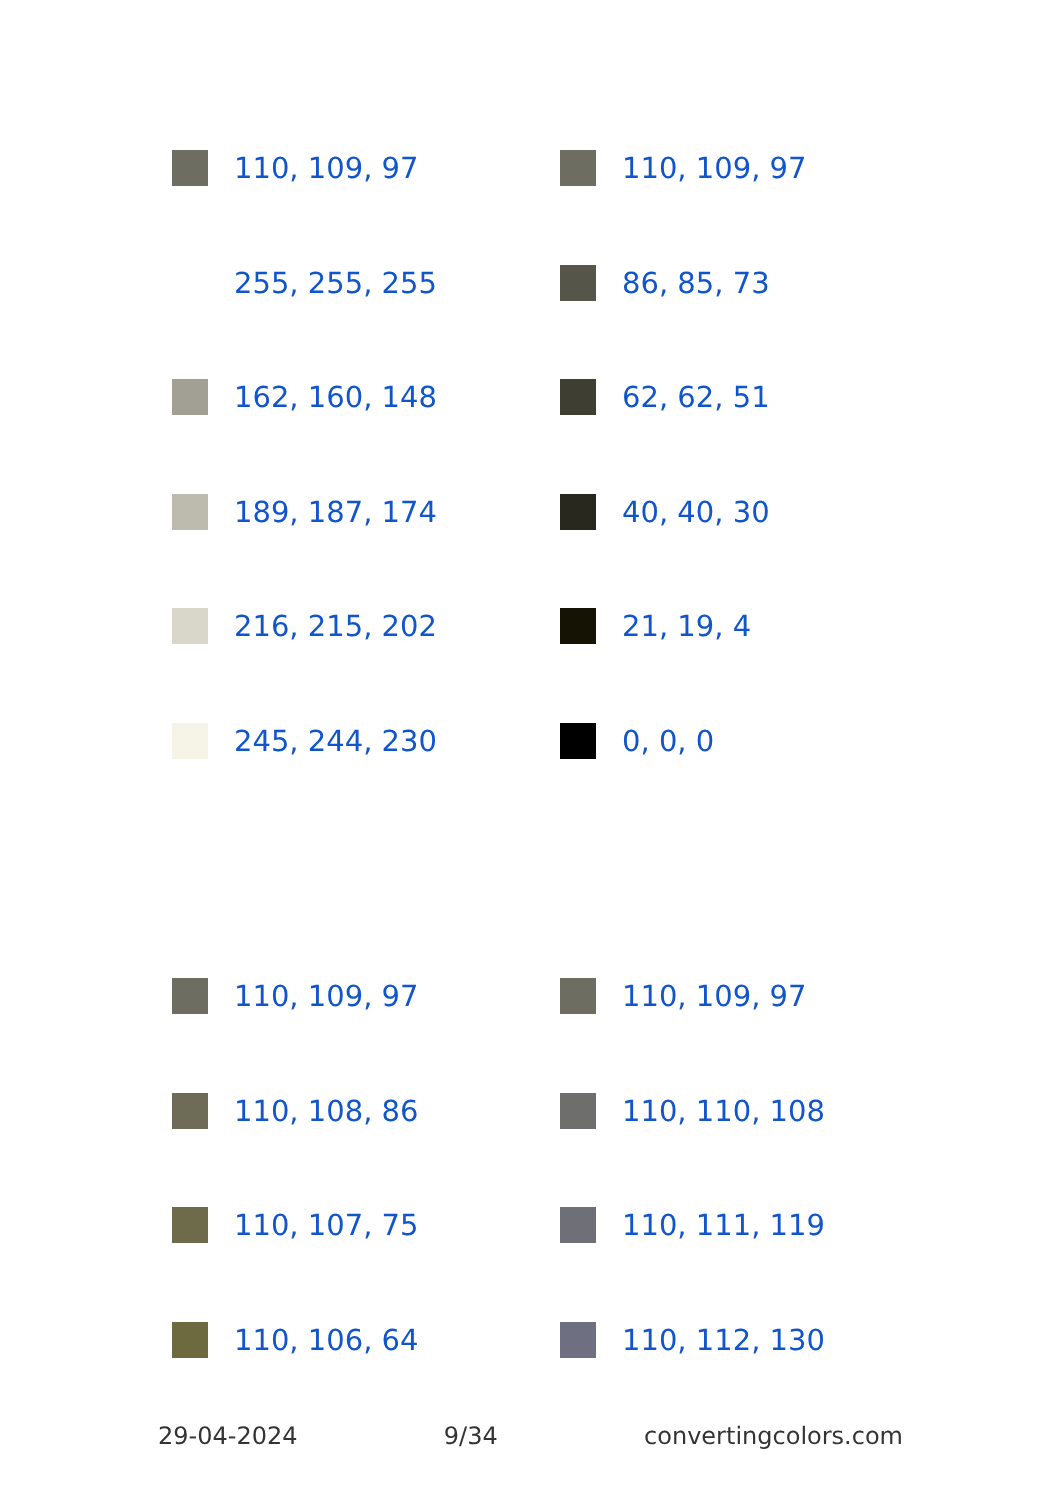110, 109, 97
110, 109, 97
255, 255, 255
86, 85, 73
162, 160, 148
62, 62, 51
189, 187, 174
40, 40, 30
216, 215, 202
21, 19, 4
245, 244, 230
0, 0, 0
110, 109, 97
110, 109, 97
110, 108, 86
110, 110, 108
110, 107, 75
110, 111, 119
110, 106, 64
110, 112, 130
29-04-2024 9/34 convertingcolors.com